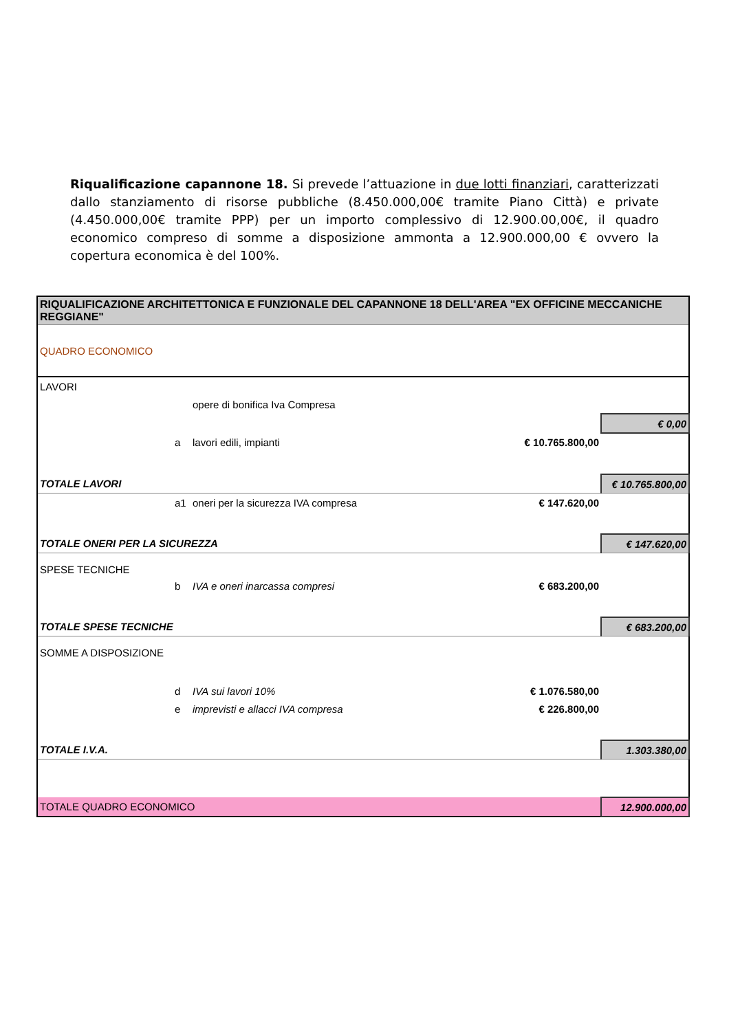Riqualificazione capannone 18. Si prevede l’attuazione in due lotti finanziari, caratterizzati dallo stanziamento di risorse pubbliche (8.450.000,00€ tramite Piano Città) e private (4.450.000,00€ tramite PPP) per un importo complessivo di 12.900.00,00€, il quadro economico compreso di somme a disposizione ammonta a 12.900.000,00 € ovvero la copertura economica è del 100%.
| RIQUALIFICAZIONE ARCHITETTONICA E FUNZIONALE DEL CAPANNONE 18 DELL'AREA "EX OFFICINE MECCANICHE REGGIANE" | | | | |
| QUADRO ECONOMICO | | | | |
| LAVORI | | | | |
| | | opere di bonifica Iva Compresa | | |
| | | | | € 0,00 |
| | a | lavori edili, impianti | € 10.765.800,00 | |
| TOTALE LAVORI | | | | € 10.765.800,00 |
| | a1 | oneri per la sicurezza IVA compresa | € 147.620,00 | |
| TOTALE ONERI PER LA SICUREZZA | | | | € 147.620,00 |
| SPESE TECNICHE | | | | |
| | b | IVA e oneri inarcassa compresi | € 683.200,00 | |
| TOTALE SPESE TECNICHE | | | | € 683.200,00 |
| SOMME A DISPOSIZIONE | | | | |
| | d | IVA sui lavori 10% | € 1.076.580,00 | |
| | e | imprevisti e allacci IVA compresa | € 226.800,00 | |
| TOTALE I.V.A. | | | | 1.303.380,00 |
| TOTALE QUADRO ECONOMICO | | | | 12.900.000,00 |